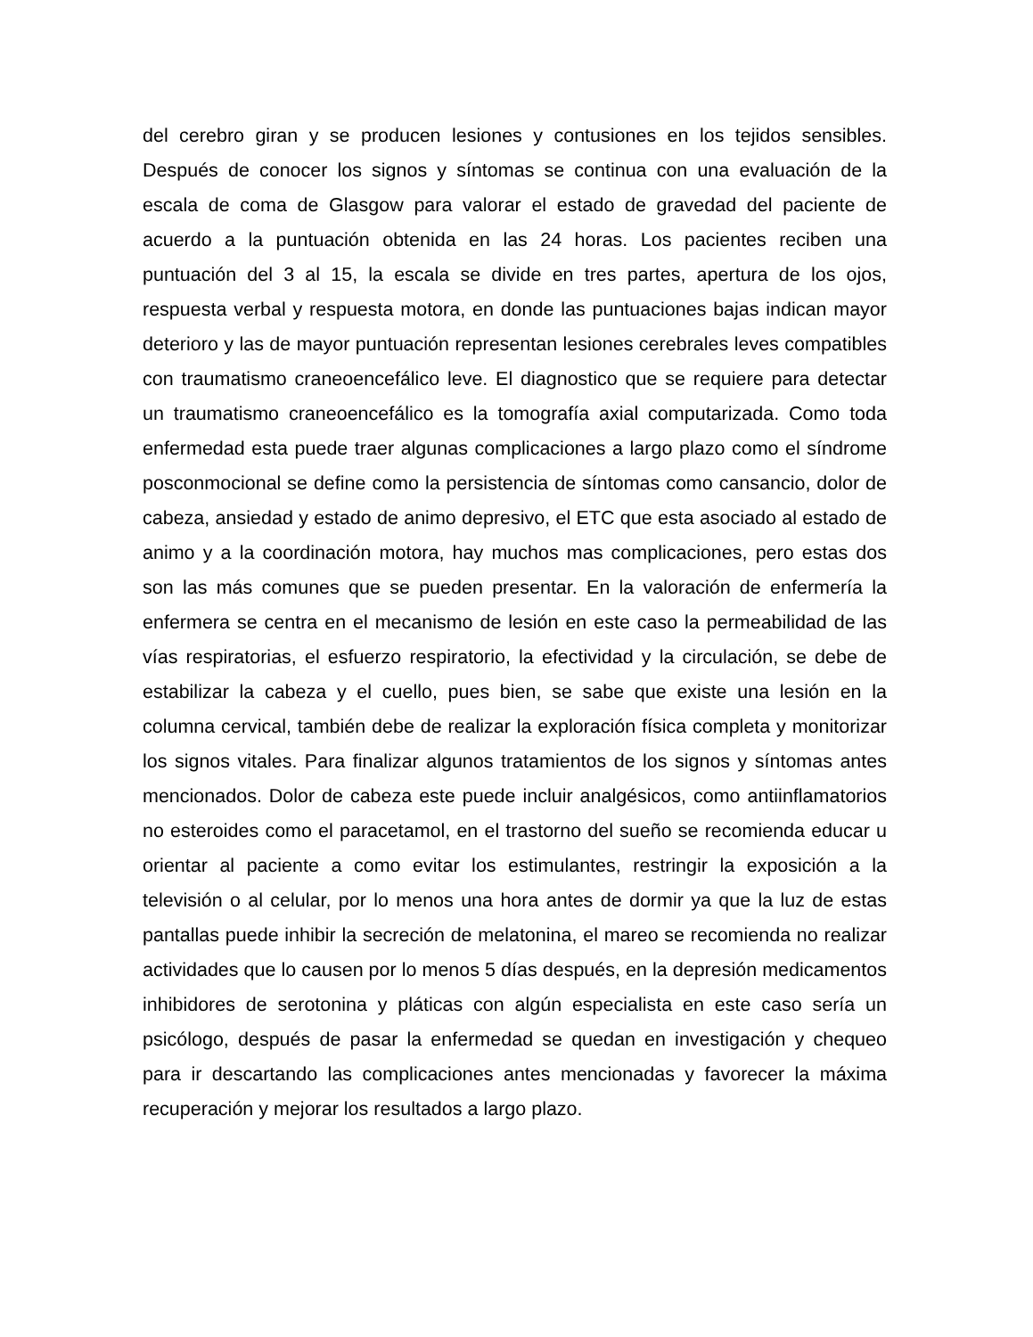del cerebro giran y se producen lesiones y contusiones en los tejidos sensibles. Después de conocer los signos y síntomas se continua con una evaluación de la escala de coma de Glasgow para valorar el estado de gravedad del paciente de acuerdo a la puntuación obtenida en las 24 horas. Los pacientes reciben una puntuación del 3 al 15, la escala se divide en tres partes, apertura de los ojos, respuesta verbal y respuesta motora, en donde las puntuaciones bajas indican mayor deterioro y las de mayor puntuación representan lesiones cerebrales leves compatibles con traumatismo craneoencefálico leve. El diagnostico que se requiere para detectar un traumatismo craneoencefálico es la tomografía axial computarizada. Como toda enfermedad esta puede traer algunas complicaciones a largo plazo como el síndrome posconmocional se define como la persistencia de síntomas como cansancio, dolor de cabeza, ansiedad y estado de animo depresivo, el ETC que esta asociado al estado de animo y a la coordinación motora, hay muchos mas complicaciones, pero estas dos son las más comunes que se pueden presentar. En la valoración de enfermería la enfermera se centra en el mecanismo de lesión en este caso la permeabilidad de las vías respiratorias, el esfuerzo respiratorio, la efectividad y la circulación, se debe de estabilizar la cabeza y el cuello, pues bien, se sabe que existe una lesión en la columna cervical, también debe de realizar la exploración física completa y monitorizar los signos vitales. Para finalizar algunos tratamientos de los signos y síntomas antes mencionados. Dolor de cabeza este puede incluir analgésicos, como antiinflamatorios no esteroides como el paracetamol, en el trastorno del sueño se recomienda educar u orientar al paciente a como evitar los estimulantes, restringir la exposición a la televisión o al celular, por lo menos una hora antes de dormir ya que la luz de estas pantallas puede inhibir la secreción de melatonina, el mareo se recomienda no realizar actividades que lo causen por lo menos 5 días después, en la depresión medicamentos inhibidores de serotonina y pláticas con algún especialista en este caso sería un psicólogo, después de pasar la enfermedad se quedan en investigación y chequeo para ir descartando las complicaciones antes mencionadas y favorecer la máxima recuperación y mejorar los resultados a largo plazo.